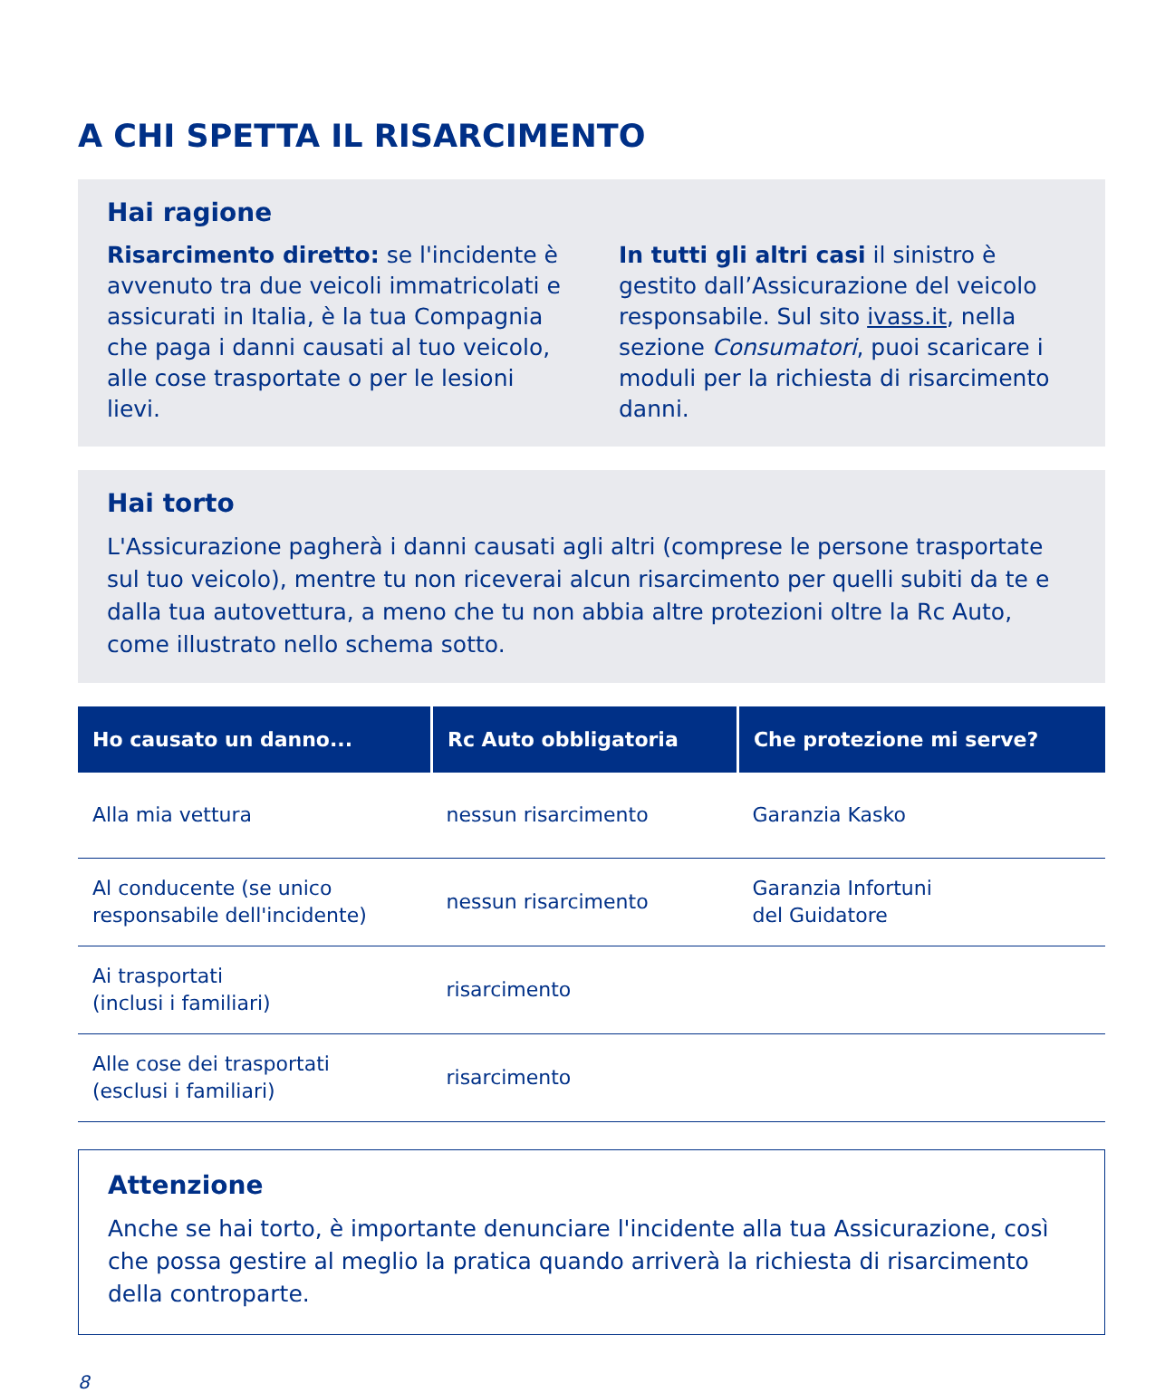A CHI SPETTA IL RISARCIMENTO
Hai ragione
Risarcimento diretto: se l'incidente è avvenuto tra due veicoli immatricolati e assicurati in Italia, è la tua Compagnia che paga i danni causati al tuo veicolo, alle cose trasportate o per le lesioni lievi.
In tutti gli altri casi il sinistro è gestito dall’Assicurazione del veicolo responsabile. Sul sito ivass.it, nella sezione Consumatori, puoi scaricare i moduli per la richiesta di risarcimento danni.
Hai torto
L'Assicurazione pagherà i danni causati agli altri (comprese le persone trasportate sul tuo veicolo), mentre tu non riceverai alcun risarcimento per quelli subiti da te e dalla tua autovettura, a meno che tu non abbia altre protezioni oltre la Rc Auto, come illustrato nello schema sotto.
| Ho causato un danno... | Rc Auto obbligatoria | Che protezione mi serve? |
| --- | --- | --- |
| Alla mia vettura | nessun risarcimento | Garanzia Kasko |
| Al conducente (se unico responsabile dell'incidente) | nessun risarcimento | Garanzia Infortuni del Guidatore |
| Ai trasportati (inclusi i familiari) | risarcimento | |
| Alle cose dei trasportati (esclusi i familiari) | risarcimento | |
Attenzione
Anche se hai torto, è importante denunciare l'incidente alla tua Assicurazione, così che possa gestire al meglio la pratica quando arriverà la richiesta di risarcimento della controparte.
8